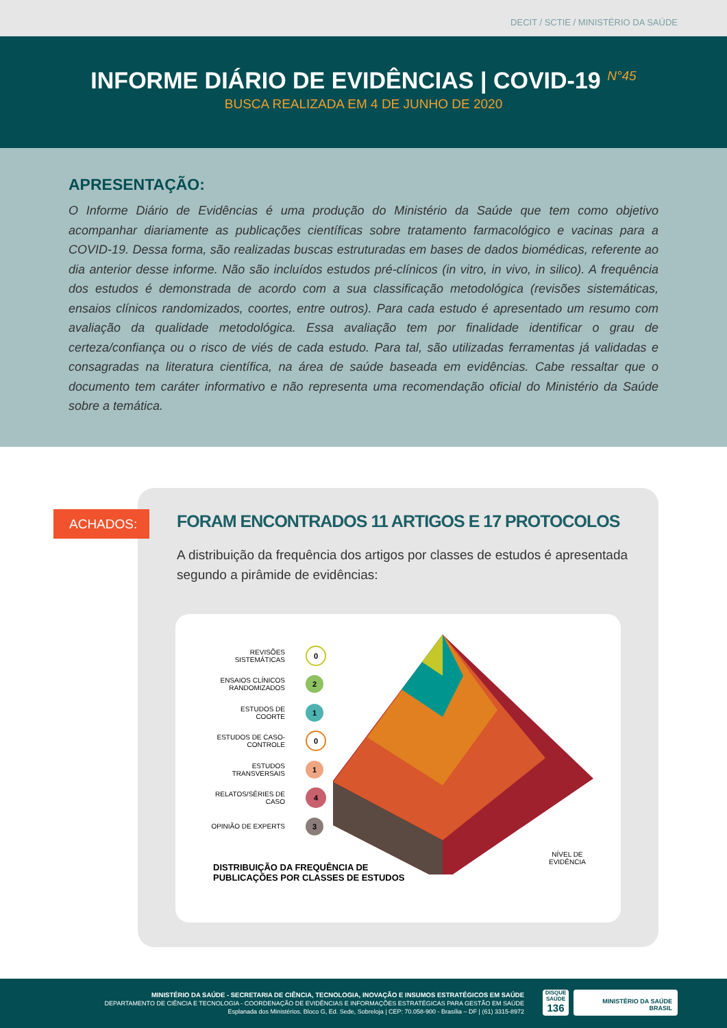DECIT / SCTIE / MINISTÉRIO DA SAÚDE
INFORME DIÁRIO DE EVIDÊNCIAS | COVID-19 <sup>N°45</sup>
BUSCA REALIZADA EM 4 DE JUNHO DE 2020
APRESENTAÇÃO:
O Informe Diário de Evidências é uma produção do Ministério da Saúde que tem como objetivo acompanhar diariamente as publicações científicas sobre tratamento farmacológico e vacinas para a COVID-19. Dessa forma, são realizadas buscas estruturadas em bases de dados biomédicas, referente ao dia anterior desse informe. Não são incluídos estudos pré-clínicos (in vitro, in vivo, in silico). A frequência dos estudos é demonstrada de acordo com a sua classificação metodológica (revisões sistemáticas, ensaios clínicos randomizados, coortes, entre outros). Para cada estudo é apresentado um resumo com avaliação da qualidade metodológica. Essa avaliação tem por finalidade identificar o grau de certeza/confiança ou o risco de viés de cada estudo. Para tal, são utilizadas ferramentas já validadas e consagradas na literatura científica, na área de saúde baseada em evidências. Cabe ressaltar que o documento tem caráter informativo e não representa uma recomendação oficial do Ministério da Saúde sobre a temática.
ACHADOS:
FORAM ENCONTRADOS 11 ARTIGOS E 17 PROTOCOLOS
A distribuição da frequência dos artigos por classes de estudos é apresentada segundo a pirâmide de evidências:
REVISÕES SISTEMÁTICAS 0
ENSAIOS CLÍNICOS RANDOMIZADOS 2
ESTUDOS DE COORTE 1
ESTUDOS DE CASO-CONTROLE 0
ESTUDOS TRANSVERSAIS 1
RELATOS/SÉRIES DE CASO 4
OPINIÃO DE EXPERTS 3
NÍVEL DE
EVIDÊNCIA
DISTRIBUIÇÃO DA FREQUÊNCIA DE
PUBLICAÇÕES POR CLASSES DE ESTUDOS
MINISTÉRIO DA SAÚDE - SECRETARIA DE CIÊNCIA, TECNOLOGIA, INOVAÇÃO E INSUMOS ESTRATÉGICOS EM SAÚDE
DEPARTAMENTO DE CIÊNCIA E TECNOLOGIA - COORDENAÇÃO DE EVIDÊNCIAS E INFORMAÇÕES ESTRATÉGICAS PARA GESTÃO EM SAÚDE
Esplanada dos Ministérios. Bloco G, Ed. Sede, Sobreloja | CEP: 70.058-900 - Brasília – DF | (61) 3315-8972
DISQUE SAÚDE
136
MINISTÉRIO DA SAÚDE BRASIL